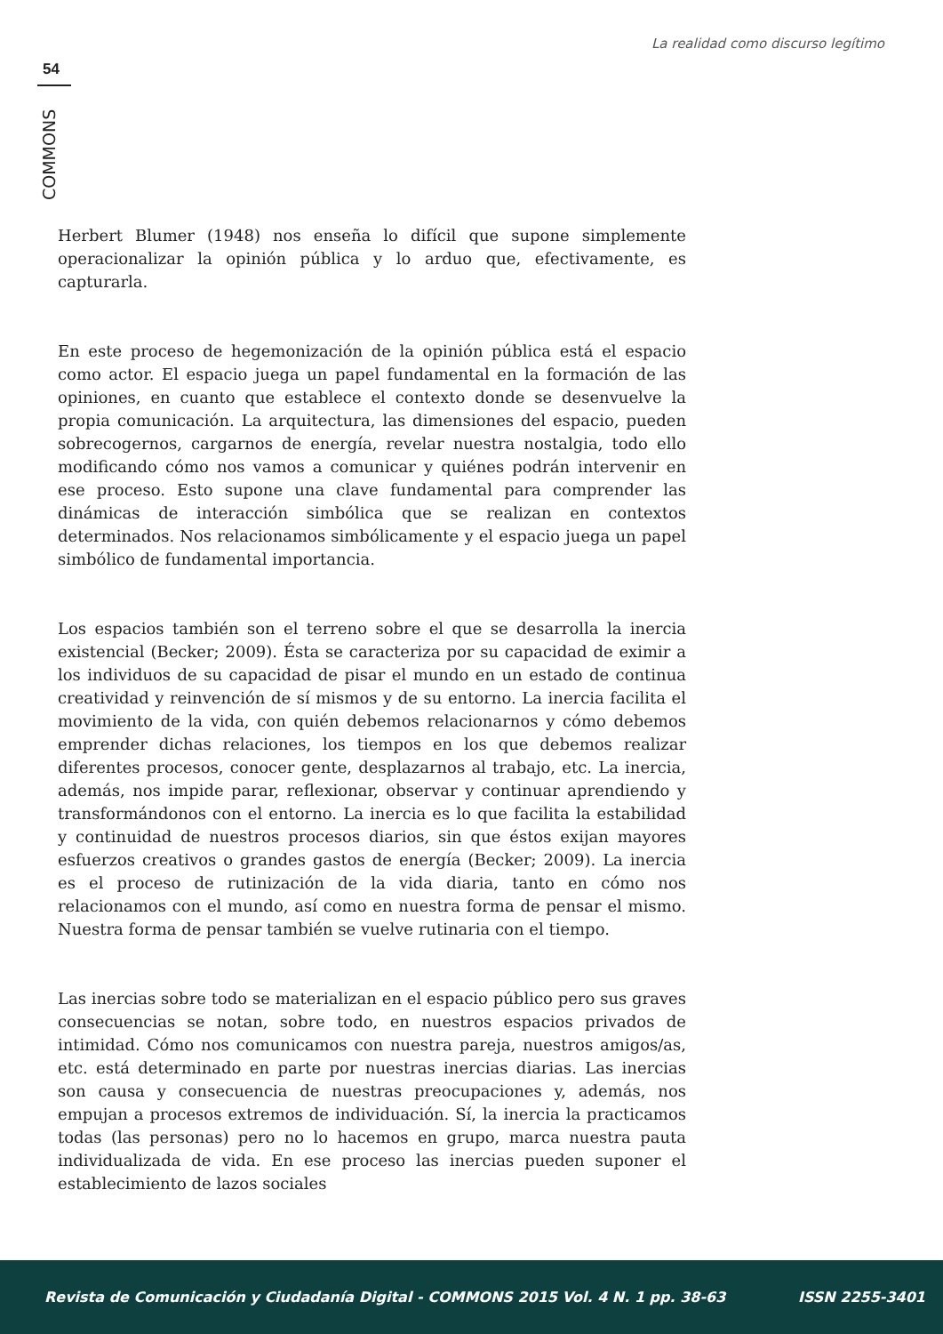La realidad como discurso legítimo
54
COMMONS
Herbert Blumer (1948) nos enseña lo difícil que supone simplemente operacionalizar la opinión pública y lo arduo que, efectivamente, es capturarla.
En este proceso de hegemonización de la opinión pública está el espacio como actor. El espacio juega un papel fundamental en la formación de las opiniones, en cuanto que establece el contexto donde se desenvuelve la propia comunicación. La arquitectura, las dimensiones del espacio, pueden sobrecogernos, cargarnos de energía, revelar nuestra nostalgia, todo ello modificando cómo nos vamos a comunicar y quiénes podrán intervenir en ese proceso. Esto supone una clave fundamental para comprender las dinámicas de interacción simbólica que se realizan en contextos determinados. Nos relacionamos simbólicamente y el espacio juega un papel simbólico de fundamental importancia.
Los espacios también son el terreno sobre el que se desarrolla la inercia existencial (Becker; 2009). Ésta se caracteriza por su capacidad de eximir a los individuos de su capacidad de pisar el mundo en un estado de continua creatividad y reinvención de sí mismos y de su entorno. La inercia facilita el movimiento de la vida, con quién debemos relacionarnos y cómo debemos emprender dichas relaciones, los tiempos en los que debemos realizar diferentes procesos, conocer gente, desplazarnos al trabajo, etc. La inercia, además, nos impide parar, reflexionar, observar y continuar aprendiendo y transformándonos con el entorno. La inercia es lo que facilita la estabilidad y continuidad de nuestros procesos diarios, sin que éstos exijan mayores esfuerzos creativos o grandes gastos de energía (Becker; 2009). La inercia es el proceso de rutinización de la vida diaria, tanto en cómo nos relacionamos con el mundo, así como en nuestra forma de pensar el mismo. Nuestra forma de pensar también se vuelve rutinaria con el tiempo.
Las inercias sobre todo se materializan en el espacio público pero sus graves consecuencias se notan, sobre todo, en nuestros espacios privados de intimidad. Cómo nos comunicamos con nuestra pareja, nuestros amigos/as, etc. está determinado en parte por nuestras inercias diarias. Las inercias son causa y consecuencia de nuestras preocupaciones y, además, nos empujan a procesos extremos de individuación. Sí, la inercia la practicamos todas (las personas) pero no lo hacemos en grupo, marca nuestra pauta individualizada de vida. En ese proceso las inercias pueden suponer el establecimiento de lazos sociales
Revista de Comunicación y Ciudadanía Digital - COMMONS 2015 Vol. 4 N. 1 pp. 38-63 ISSN 2255-3401